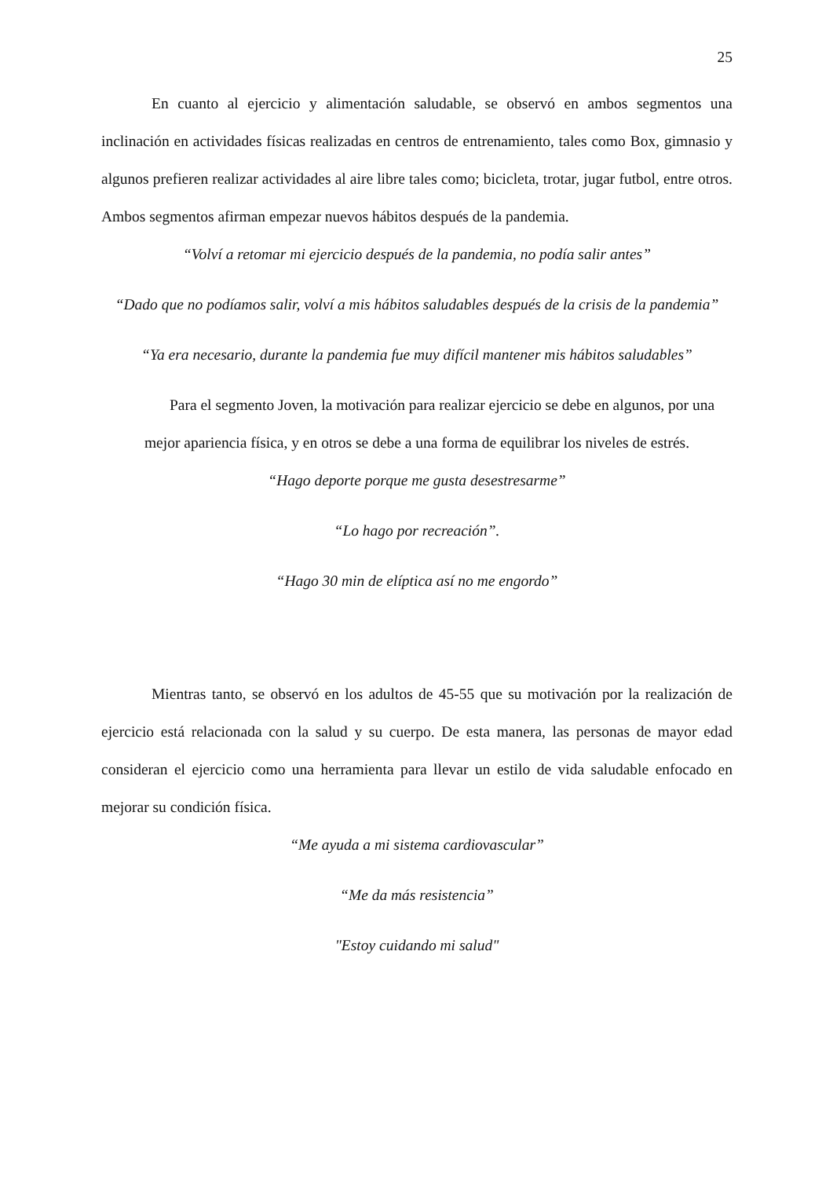25
En cuanto al ejercicio y alimentación saludable, se observó en ambos segmentos una inclinación en actividades físicas realizadas en centros de entrenamiento, tales como Box, gimnasio y algunos prefieren realizar actividades al aire libre tales como; bicicleta, trotar, jugar futbol, entre otros. Ambos segmentos afirman empezar nuevos hábitos después de la pandemia.
“Volví a retomar mi ejercicio después de la pandemia, no podía salir antes”
“Dado que no podíamos salir, volví a mis hábitos saludables después de la crisis de la pandemia”
“Ya era necesario, durante la pandemia fue muy difícil mantener mis hábitos saludables”
Para el segmento Joven, la motivación para realizar ejercicio se debe en algunos, por una mejor apariencia física, y en otros se debe a una forma de equilibrar los niveles de estrés.
“Hago deporte porque me gusta desestresarme”
“Lo hago por recreación”.
“Hago 30 min de elíptica así no me engordo”
Mientras tanto, se observó en los adultos de 45-55 que su motivación por la realización de ejercicio está relacionada con la salud y su cuerpo. De esta manera, las personas de mayor edad consideran el ejercicio como una herramienta para llevar un estilo de vida saludable enfocado en mejorar su condición física.
“Me ayuda a mi sistema cardiovascular”
“Me da más resistencia”
"Estoy cuidando mi salud"